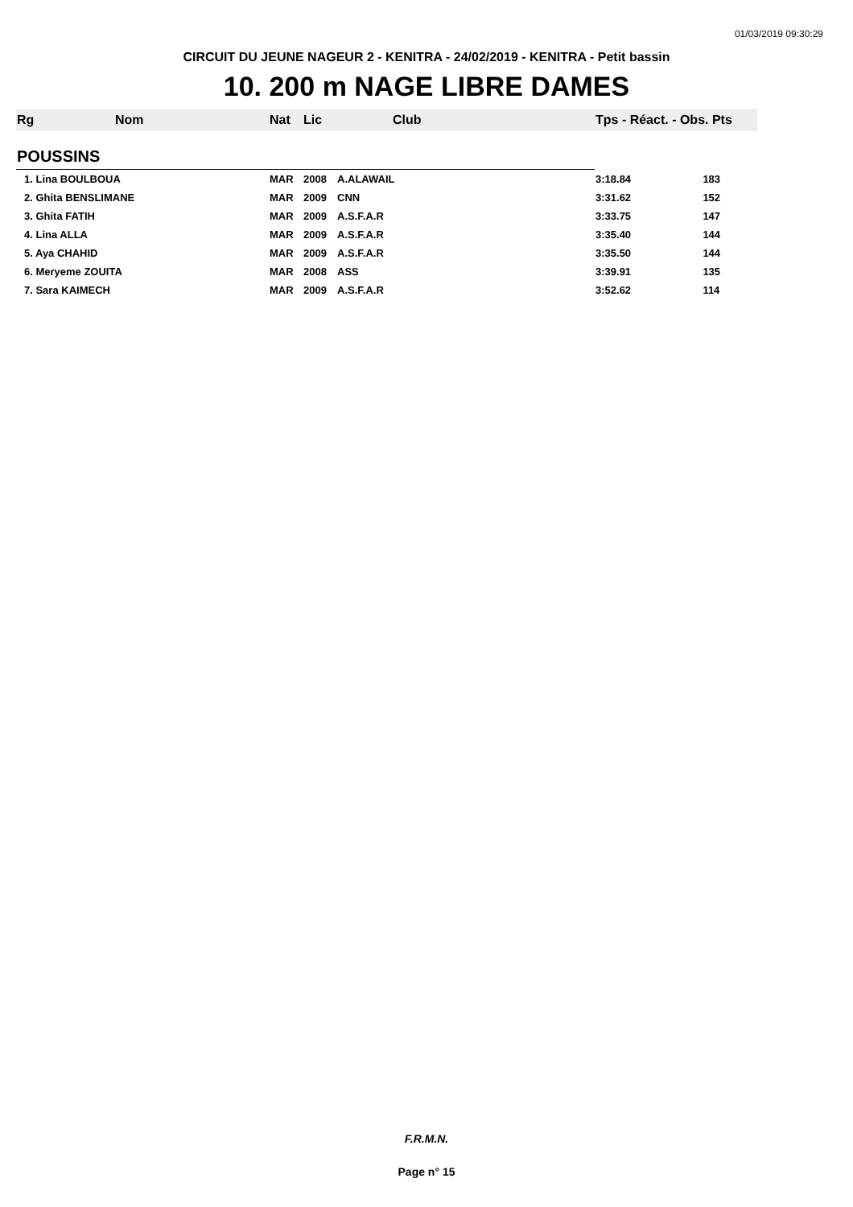01/03/2019 09:30:29
CIRCUIT DU JEUNE NAGEUR 2 - KENITRA - 24/02/2019 - KENITRA - Petit bassin
10. 200 m NAGE LIBRE DAMES
| Rg | Nom | Nat | Lic | Club | Tps - Réact. - Obs. Pts | |
| --- | --- | --- | --- | --- | --- | --- |
| POUSSINS | | | | | | |
| 1. Lina BOULBOUA | | MAR | 2008 | A.ALAWAIL | 3:18.84 | 183 |
| 2. Ghita BENSLIMANE | | MAR | 2009 | CNN | 3:31.62 | 152 |
| 3. Ghita FATIH | | MAR | 2009 | A.S.F.A.R | 3:33.75 | 147 |
| 4. Lina ALLA | | MAR | 2009 | A.S.F.A.R | 3:35.40 | 144 |
| 5. Aya CHAHID | | MAR | 2009 | A.S.F.A.R | 3:35.50 | 144 |
| 6. Meryeme ZOUITA | | MAR | 2008 | ASS | 3:39.91 | 135 |
| 7. Sara KAIMECH | | MAR | 2009 | A.S.F.A.R | 3:52.62 | 114 |
F.R.M.N.
Page n° 15